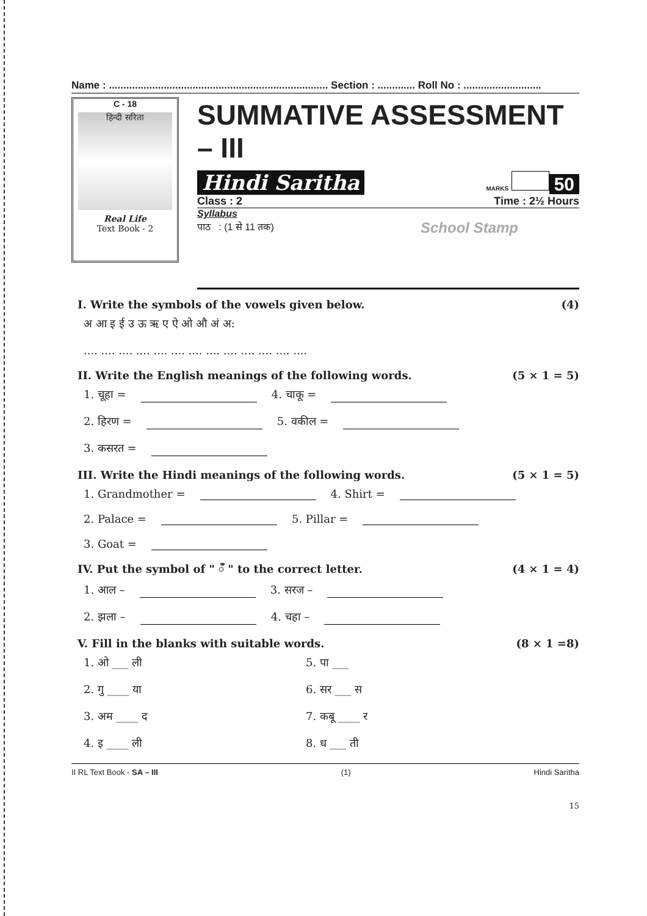Name : ............................................................................ Section : ............. Roll No : ...........................
C - 18
हिन्दी सरिता
Real Life
Text Book - 2
SUMMATIVE ASSESSMENT – III
Hindi Saritha MARKS 50
Class : 2 Time : 2½ Hours
Syllabus
पाठ : (1 से 11 तक) School Stamp
I. Write the symbols of the vowels given below. (4)
अ आ इ ई उ ऊ ऋ ए ऐ ओ औ अं अ:
.... .... .... .... .... .... .... .... .... .... .... .... ....
II. Write the English meanings of the following words. (5 × 1 = 5)
1. चूहा = 4. चाकू =
2. हिरण = 5. वकील =
3. कसरत =
III. Write the Hindi meanings of the following words. (5 × 1 = 5)
1. Grandmother = 4. Shirt =
2. Palace = 5. Pillar =
3. Goat =
IV. Put the symbol of " ँ " to the correct letter. (4 × 1 = 4)
1. आल – 3. सरज –
2. झला – 4. चहा –
V. Fill in the blanks with suitable words. (8 × 1 =8)
1. ओ ___ ली 5. पा ___
2. गु ____ या 6. सर ___ स
3. अम ____ द 7. कबू ____ र
4. इ ____ ली 8. ध ___ ती
II RL Text Book - SA – III (1) Hindi Saritha
15